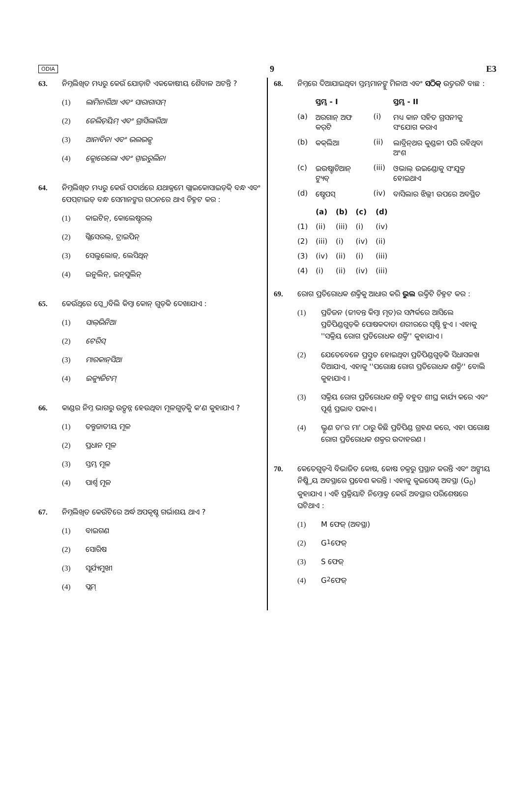ODIA 9 E3
63. ନିମ୍ନଲିଖିତ ମଧ୍ୟରୁ କେଉଁ ଯୋଡ଼ାଟି ଏକକୋଷୀୟ ଶୈବାଳ ଅଟନ୍ତି ?
(1) ଲାମିନାରିଆ ଏବଂ ସାରାଗାସମ୍
(2) ଜେଲିଡ଼ିୟମ୍ ଏବଂ ଗ୍ରାସିଲାରିଆ
(3) ଆନାବିନା ଏବଂ ଭଲଭକ୍ସ
(4) କ୍ଲୋରେଲୋ ଏବଂ ସ୍ପାଇରୁଲିନା
64. ନିମ୍ନଲିଖିତ ମଧ୍ୟରୁ କେଉଁ ପଦାର୍ଥରେ ଯଥାକ୍ରମେ ଗ୍ଲାଇକୋସାଇଡ଼ିକ୍ ବନ୍ଧ ଏବଂ ପେପ୍‌ଟାଇଡ୍ ବନ୍ଧ ସେମାନଙ୍କର ଗଠନରେ ଥାଏ ଚିହ୍ନଟ କର :
(1) କାଇଟିନ୍, କୋଲେଷ୍ଟରଲ୍
(2) ଗ୍ଲିସେରଲ୍, ଟ୍ରାଇପିନ୍
(3) ସେଲୁଲୋଜ୍, ଲେସିଥିନ୍
(4) ଇନୁଲିନ୍, ଇନ୍‌ସୁଲିନ୍
65. କେଉଁଥିରେ ସ୍କ୍ରୋବିଲି କିମ୍ବା କୋନ୍ ଗୁଡ଼ିକ ଦେଖାଯାଏ :
(1) ସାଲ୍‌ଭିନିଆ
(2) ଟେରିସ୍
(3) ମାରକାନ୍‌ସିଆ
(4) ଇକ୍ୟୁଜିଟମ୍
66. କାଣ୍ଡର ନିମ୍ନ ଭାଗରୁ ଉତ୍ପନ୍ନ ହେଉଥିବା ମୂଳଗୁଡ଼ିକୁ କ'ଣ କୁହାଯାଏ ?
(1) ତନ୍ତୁଜାତୀୟ ମୂଳ
(2) ପ୍ରଧାନ ମୂଳ
(3) ସ୍ତମ୍ଭ ମୂଳ
(4) ପାର୍ଶ୍ୱ ମୂଳ
67. ନିମ୍ନଲିଖିତ କେଉଁଟିରେ ଅର୍ଦ୍ଧ ଅପକୃଷ୍ଟ ଗର୍ଭାଶୟ ଥାଏ ?
(1) ବାଇଗଣ
(2) ସୋରିଷ
(3) ସୂର୍ଯ୍ୟମୁଖୀ
(4) ପ୍ଲମ୍
68. ନିମ୍ନରେ ଦିଆଯାଇଥିବା ସ୍ତମ୍ଭମାନଙ୍କୁ ମିଳାଅ ଏବଂ ସଠିକ୍ ଉତ୍ତରଟି ବାଛ :
| | ସ୍ତମ୍ଭ - I | | ସ୍ତମ୍ଭ - II |
| --- | --- | --- | --- |
| (a) | ଅରଗାନ୍ ଅଫ କର୍‌ଟି | (i) | ମଧ୍ୟ କାନ ସହିତ ଗ୍ରସନୀକୁ ସଂଯୋଗ କରାଏ |
| (b) | କକ୍‌ଲିଆ | (ii) | ଲାବ୍ରିନ୍‌ଥର କୁଣ୍ଡଳୀ ପରି ରହିଥିବା ଅଂଶ |
| (c) | ଇଉଷ୍ଟାଚିଆନ୍ ଟ୍ୟୁବ୍ | (iii) | ଓଭାଲ୍ ଉଇଣ୍ଡୋକୁ ସଂଯୁକ୍ତ ହୋଇଥାଏ |
| (d) | ଷ୍ଟେପସ୍ | (iv) | ବାସିଲାର ଝିଲ୍ଲୀ ଉପରେ ଅବସ୍ଥିତ |
| | (a) | (b) | (c) | (d) |
| --- | --- | --- | --- | --- |
| (1) | (ii) | (iii) | (i) | (iv) |
| (2) | (iii) | (i) | (iv) | (ii) |
| (3) | (iv) | (ii) | (i) | (iii) |
| (4) | (i) | (ii) | (iv) | (iii) |
69. ରୋଗ ପ୍ରତିରୋଧକ ଶକ୍ତିକୁ ଆଧାର କରି ଭୁଲ ଉକ୍ତିଟି ଚିହ୍ନଟ କର :
(1) ପ୍ରତିଜନ (ଜୀବନ୍ତ କିମ୍ବା ମୃତ)ର ସମ୍ପର୍କରେ ଆସିଲେ ପ୍ରତିପିଣ୍ଡଗୁଡ଼ିକ ପୋଷକଦାତା ଶରୀରରେ ସୃଷ୍ଟି ହୁଏ । ଏହାକୁ ''ସକ୍ରିୟ ରୋଗ ପ୍ରତିରୋଧକ ଶକ୍ତି'' କୁହାଯାଏ ।
(2) ଯେତେବେଳେ ପ୍ରସ୍ତୁତ ହୋଇଥିବା ପ୍ରତିପିଣ୍ଡଗୁଡ଼ିକ ସିଧାସଳଖ ଦିଆଯାଏ, ଏହାକୁ ''ପରୋକ୍ଷ ରୋଗ ପ୍ରତିରୋଧକ ଶକ୍ତି'' ବୋଲି କୁହାଯାଏ ।
(3) ସକ୍ରିୟ ରୋଗ ପ୍ରତିରୋଧକ ଶକ୍ତି ବହୁତ ଶୀଘ୍ର କାର୍ଯ୍ୟ କରେ ଏବଂ ପୂର୍ଣ୍ଣ ପ୍ରଭାବ ପକାଏ ।
(4) ଭ୍ରୂଣ ତା'ର ମା' ଠାରୁ କିଛି ପ୍ରତିପିଣ୍ଡ ଗ୍ରହଣ କରେ, ଏହା ପରୋକ୍ଷ ରୋଗ ପ୍ରତିରୋଧକ ଶକ୍ତର ଉଦାହରଣ ।
70. କେତେଗୁଡ଼ିଏ ବିଭାଜିତ କୋଷ, କୋଷ ଚକ୍ରରୁ ପ୍ରସ୍ଥାନ କରନ୍ତି ଏବଂ ଅଙ୍ଗୀୟ ନିଷ୍କ୍ରିୟ ଅବସ୍ଥାରେ ପ୍ରବେଶ କରନ୍ତି । ଏହାକୁ କୁଇସେଣ୍ଟ୍ ଅବସ୍ଥା (G<sub>0</sub>) କୁହାଯାଏ । ଏହି ପ୍ରକ୍ରିୟାଟି ନିମ୍ନୋକ୍ତ କେଉଁ ଅବସ୍ଥାର ପରିଶେଷରେ ଘଟିଥାଏ :
(1) M ଫେଜ୍ (ଅବସ୍ଥା)
(2) G<sub>1</sub> ଫେଜ୍
(3) S ଫେଜ୍
(4) G<sub>2</sub> ଫେଜ୍